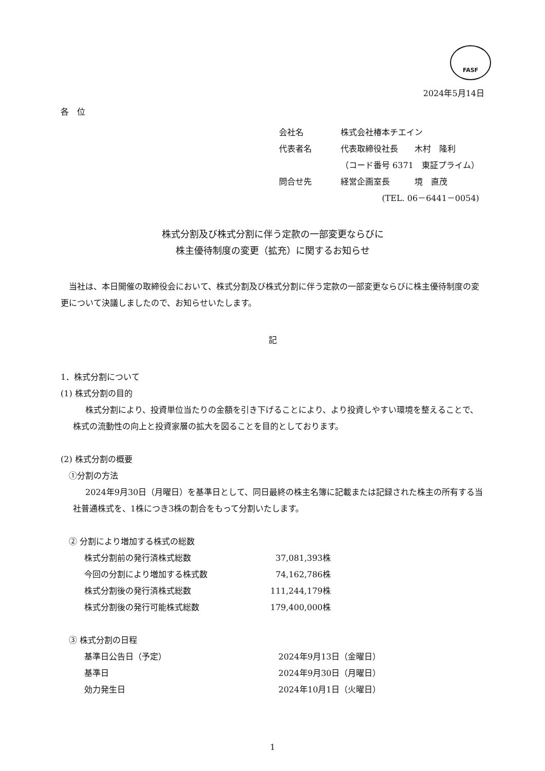FASF
2024年5月14日
各　位
| 会社名 | 株式会社椿本チエイン |
| 代表者名 | 代表取締役社長 木村 隆利 |
| | （コード番号 6371 東証プライム） |
| 問合せ先 | 経営企画室長 境 直茂 |
| | (TEL. 06－6441－0054) |
株式分割及び株式分割に伴う定款の一部変更ならびに
株主優待制度の変更（拡充）に関するお知らせ
当社は、本日開催の取締役会において、株式分割及び株式分割に伴う定款の一部変更ならびに株主優待制度の変更について決議しましたので、お知らせいたします。
記
1．株式分割について
(1) 株式分割の目的
株式分割により、投資単位当たりの金額を引き下げることにより、より投資しやすい環境を整えることで、株式の流動性の向上と投資家層の拡大を図ることを目的としております。
(2) 株式分割の概要
①分割の方法
2024年9月30日（月曜日）を基準日として、同日最終の株主名簿に記載または記録された株主の所有する当社普通株式を、1株につき3株の割合をもって分割いたします。
② 分割により増加する株式の総数
| 株式分割前の発行済株式総数 | 37,081,393株 |
| 今回の分割により増加する株式数 | 74,162,786株 |
| 株式分割後の発行済株式総数 | 111,244,179株 |
| 株式分割後の発行可能株式総数 | 179,400,000株 |
③ 株式分割の日程
| 基準日公告日（予定） | 2024年9月13日（金曜日） |
| 基準日 | 2024年9月30日（月曜日） |
| 効力発生日 | 2024年10月1日（火曜日） |
1